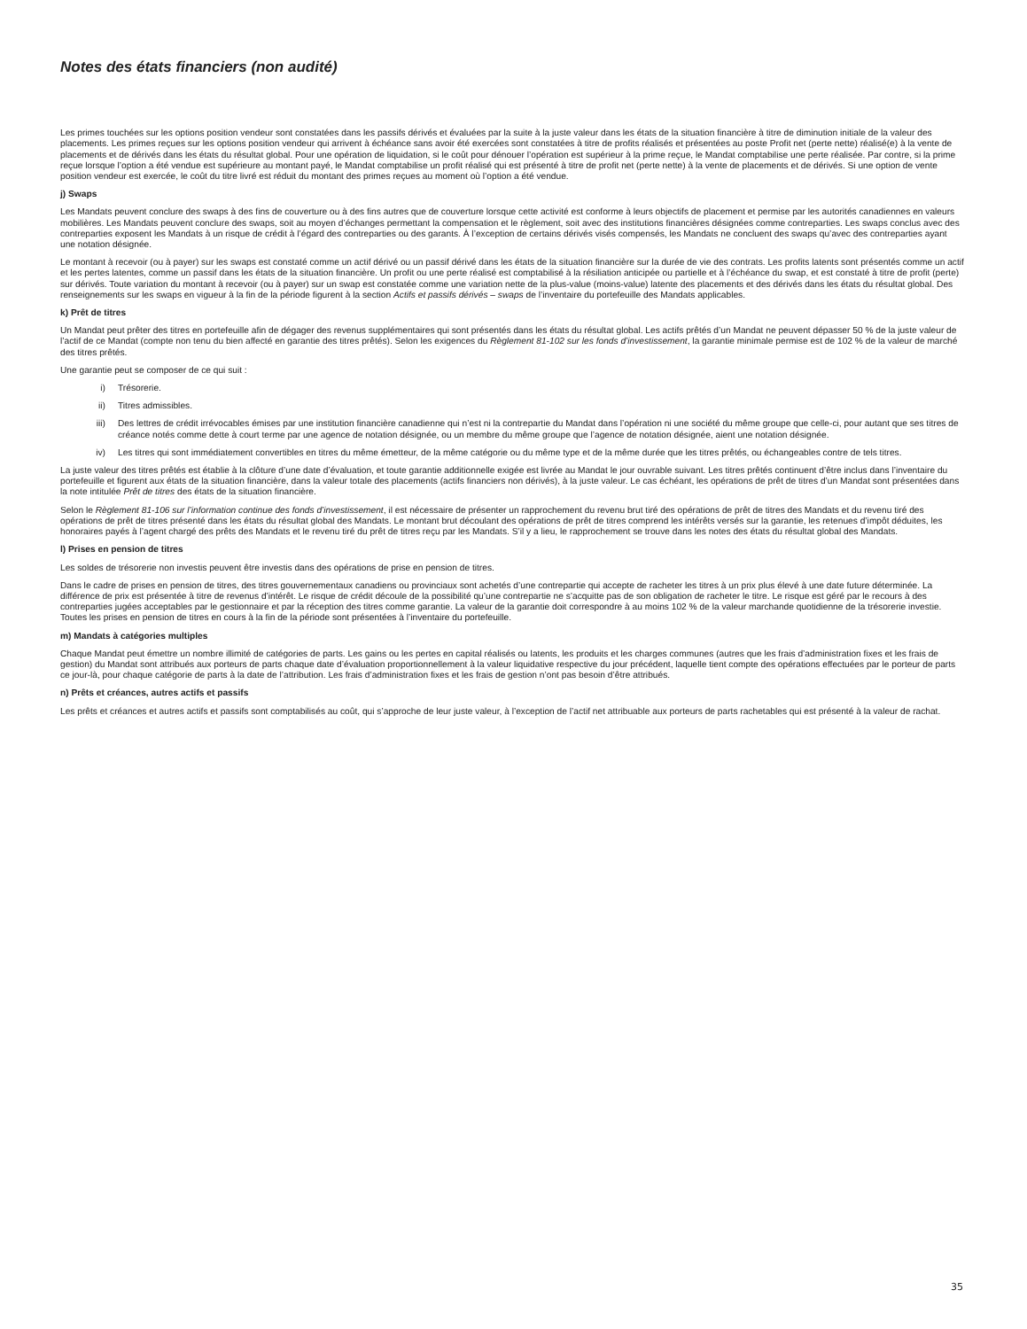Notes des états financiers (non audité)
Les primes touchées sur les options position vendeur sont constatées dans les passifs dérivés et évaluées par la suite à la juste valeur dans les états de la situation financière à titre de diminution initiale de la valeur des placements. Les primes reçues sur les options position vendeur qui arrivent à échéance sans avoir été exercées sont constatées à titre de profits réalisés et présentées au poste Profit net (perte nette) réalisé(e) à la vente de placements et de dérivés dans les états du résultat global. Pour une opération de liquidation, si le coût pour dénouer l’opération est supérieur à la prime reçue, le Mandat comptabilise une perte réalisée. Par contre, si la prime reçue lorsque l’option a été vendue est supérieure au montant payé, le Mandat comptabilise un profit réalisé qui est présenté à titre de profit net (perte nette) à la vente de placements et de dérivés. Si une option de vente position vendeur est exercée, le coût du titre livré est réduit du montant des primes reçues au moment où l’option a été vendue.
j) Swaps
Les Mandats peuvent conclure des swaps à des fins de couverture ou à des fins autres que de couverture lorsque cette activité est conforme à leurs objectifs de placement et permise par les autorités canadiennes en valeurs mobilières. Les Mandats peuvent conclure des swaps, soit au moyen d’échanges permettant la compensation et le règlement, soit avec des institutions financières désignées comme contreparties. Les swaps conclus avec des contreparties exposent les Mandats à un risque de crédit à l’égard des contreparties ou des garants. À l’exception de certains dérivés visés compensés, les Mandats ne concluent des swaps qu’avec des contreparties ayant une notation désignée.
Le montant à recevoir (ou à payer) sur les swaps est constaté comme un actif dérivé ou un passif dérivé dans les états de la situation financière sur la durée de vie des contrats. Les profits latents sont présentés comme un actif et les pertes latentes, comme un passif dans les états de la situation financière. Un profit ou une perte réalisé est comptabilisé à la résiliation anticipée ou partielle et à l’échéance du swap, et est constaté à titre de profit (perte) sur dérivés. Toute variation du montant à recevoir (ou à payer) sur un swap est constatée comme une variation nette de la plus-value (moins-value) latente des placements et des dérivés dans les états du résultat global. Des renseignements sur les swaps en vigueur à la fin de la période figurent à la section Actifs et passifs dérivés – swaps de l’inventaire du portefeuille des Mandats applicables.
k) Prêt de titres
Un Mandat peut prêter des titres en portefeuille afin de dégager des revenus supplémentaires qui sont présentés dans les états du résultat global. Les actifs prêtés d’un Mandat ne peuvent dépasser 50 % de la juste valeur de l’actif de ce Mandat (compte non tenu du bien affecté en garantie des titres prêtés). Selon les exigences du Règlement 81-102 sur les fonds d’investissement, la garantie minimale permise est de 102 % de la valeur de marché des titres prêtés.
Une garantie peut se composer de ce qui suit :
i) Trésorerie.
ii) Titres admissibles.
iii) Des lettres de crédit irrévocables émises par une institution financière canadienne qui n’est ni la contrepartie du Mandat dans l’opération ni une société du même groupe que celle-ci, pour autant que ses titres de créance notés comme dette à court terme par une agence de notation désignée, ou un membre du même groupe que l’agence de notation désignée, aient une notation désignée.
iv) Les titres qui sont immédiatement convertibles en titres du même émetteur, de la même catégorie ou du même type et de la même durée que les titres prêtés, ou échangeables contre de tels titres.
La juste valeur des titres prêtés est établie à la clôture d’une date d’évaluation, et toute garantie additionnelle exigée est livrée au Mandat le jour ouvrable suivant. Les titres prêtés continuent d’être inclus dans l’inventaire du portefeuille et figurent aux états de la situation financière, dans la valeur totale des placements (actifs financiers non dérivés), à la juste valeur. Le cas échéant, les opérations de prêt de titres d’un Mandat sont présentées dans la note intitulée Prêt de titres des états de la situation financière.
Selon le Règlement 81-106 sur l’information continue des fonds d’investissement, il est nécessaire de présenter un rapprochement du revenu brut tiré des opérations de prêt de titres des Mandats et du revenu tiré des opérations de prêt de titres présenté dans les états du résultat global des Mandats. Le montant brut découlant des opérations de prêt de titres comprend les intérêts versés sur la garantie, les retenues d’impôt déduites, les honoraires payés à l’agent chargé des prêts des Mandats et le revenu tiré du prêt de titres reçu par les Mandats. S’il y a lieu, le rapprochement se trouve dans les notes des états du résultat global des Mandats.
l) Prises en pension de titres
Les soldes de trésorerie non investis peuvent être investis dans des opérations de prise en pension de titres.
Dans le cadre de prises en pension de titres, des titres gouvernementaux canadiens ou provinciaux sont achetés d’une contrepartie qui accepte de racheter les titres à un prix plus élevé à une date future déterminée. La différence de prix est présentée à titre de revenus d’intérêt. Le risque de crédit découle de la possibilité qu’une contrepartie ne s’acquitte pas de son obligation de racheter le titre. Le risque est géré par le recours à des contreparties jugées acceptables par le gestionnaire et par la réception des titres comme garantie. La valeur de la garantie doit correspondre à au moins 102 % de la valeur marchande quotidienne de la trésorerie investie. Toutes les prises en pension de titres en cours à la fin de la période sont présentées à l’inventaire du portefeuille.
m) Mandats à catégories multiples
Chaque Mandat peut émettre un nombre illimité de catégories de parts. Les gains ou les pertes en capital réalisés ou latents, les produits et les charges communes (autres que les frais d’administration fixes et les frais de gestion) du Mandat sont attribués aux porteurs de parts chaque date d’évaluation proportionnellement à la valeur liquidative respective du jour précédent, laquelle tient compte des opérations effectuées par le porteur de parts ce jour-là, pour chaque catégorie de parts à la date de l’attribution. Les frais d’administration fixes et les frais de gestion n’ont pas besoin d’être attribués.
n) Prêts et créances, autres actifs et passifs
Les prêts et créances et autres actifs et passifs sont comptabilisés au coût, qui s’approche de leur juste valeur, à l’exception de l’actif net attribuable aux porteurs de parts rachetables qui est présenté à la valeur de rachat.
35